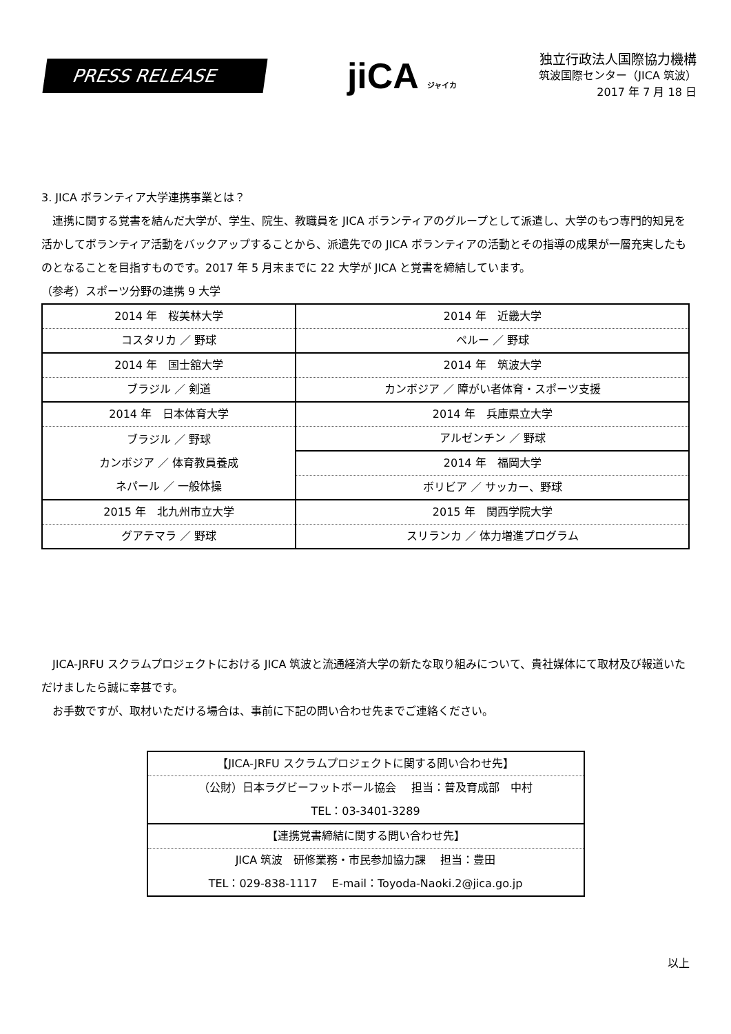PRESS RELEASE
jiCA ジャイカ
独立行政法人国際協力機構
筑波国際センター（JICA 筑波）
2017 年 7 月 18 日
3. JICA ボランティア大学連携事業とは？
　連携に関する覚書を結んだ大学が、学生、院生、教職員を JICA ボランティアのグループとして派遣し、大学のもつ専門的知見を活かしてボランティア活動をバックアップすることから、派遣先での JICA ボランティアの活動とその指導の成果が一層充実したものとなることを目指すものです。2017 年 5 月末までに 22 大学が JICA と覚書を締結しています。
（参考）スポーツ分野の連携 9 大学
| 2014 年 桜美林大学 | 2014 年 近畿大学 |
| コスタリカ ／ 野球 | ペルー ／ 野球 |
| 2014 年 国士舘大学 | 2014 年 筑波大学 |
| ブラジル ／ 剣道 | カンボジア ／ 障がい者体育・スポーツ支援 |
| 2014 年 日本体育大学 | 2014 年 兵庫県立大学 |
| ブラジル ／ 野球 カンボジア ／ 体育教員養成 ネパール ／ 一般体操 | アルゼンチン ／ 野球 |
| | 2014 年 福岡大学 |
| | ボリビア ／ サッカー、野球 |
| 2015 年 北九州市立大学 | 2015 年 関西学院大学 |
| グアテマラ ／ 野球 | スリランカ ／ 体力増進プログラム |
　JICA-JRFU スクラムプロジェクトにおける JICA 筑波と流通経済大学の新たな取り組みについて、貴社媒体にて取材及び報道いただけましたら誠に幸甚です。
　お手数ですが、取材いただける場合は、事前に下記の問い合わせ先までご連絡ください。
| 【JICA-JRFU スクラムプロジェクトに関する問い合わせ先】 |
| （公財）日本ラグビーフットボール協会 担当：普及育成部 中村 |
| TEL：03-3401-3289 |
| 【連携覚書締結に関する問い合わせ先】 |
| JICA 筑波 研修業務・市民参加協力課 担当：豊田 |
| TEL：029-838-1117 E-mail：Toyoda-Naoki.2@jica.go.jp |
以上